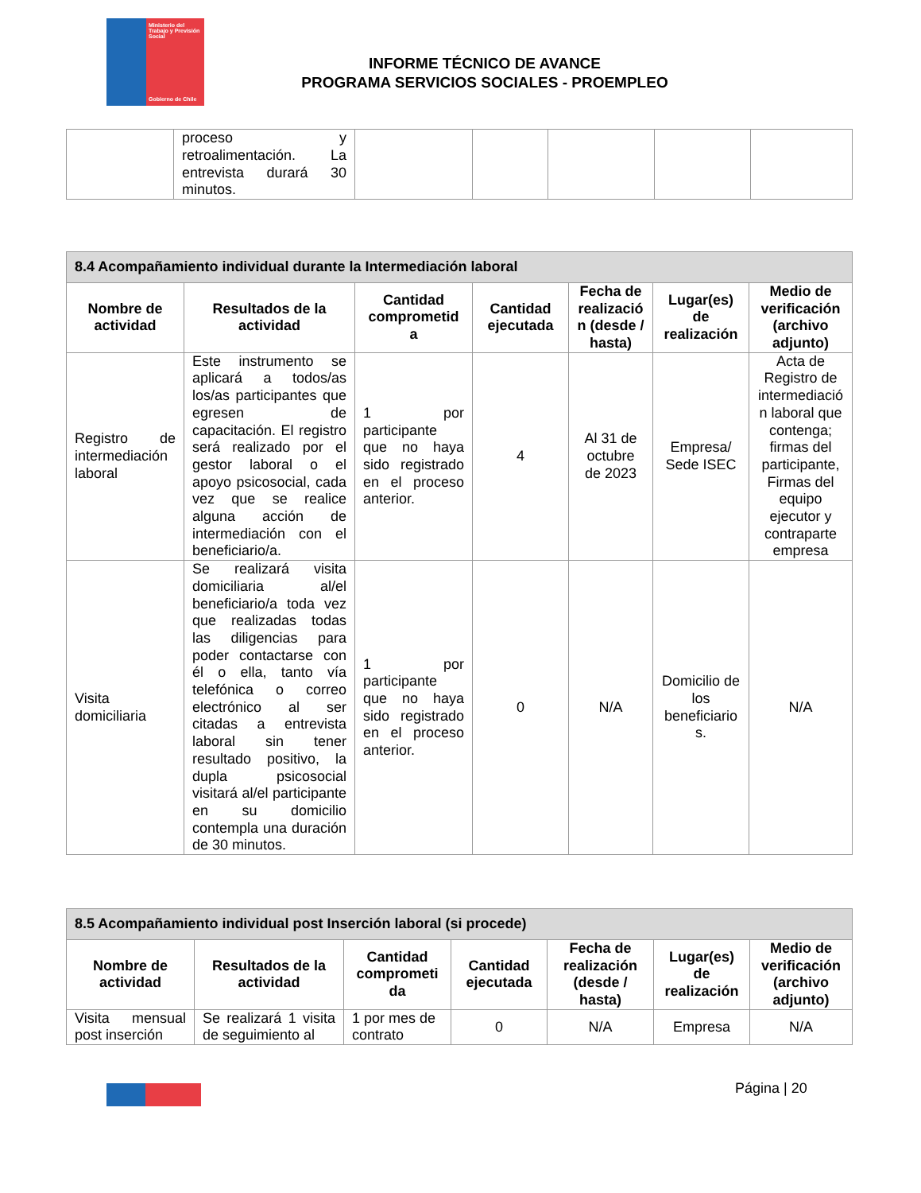Ministerio del Trabajo y Previsión Social
Gobierno de Chile
INFORME TÉCNICO DE AVANCE
PROGRAMA SERVICIOS SOCIALES - PROEMPLEO
| | proceso y retroalimentación. La entrevista durará 30 minutos. | | | | | |
| 8.4 Acompañamiento individual durante la Intermediación laboral | | | | | | |
| --- | --- | --- | --- | --- | --- | --- |
| Nombre de actividad | Resultados de la actividad | Cantidad comprometid a | Cantidad ejecutada | Fecha de realizació n (desde / hasta) | Lugar(es) de realización | Medio de verificación (archivo adjunto) |
| Registro de intermediación laboral | Este instrumento se aplicará a todos/as los/as participantes que egresen de capacitación. El registro será realizado por el gestor laboral o el apoyo psicosocial, cada vez que se realice alguna acción de intermediación con el beneficiario/a. | 1 por participante que no haya sido registrado en el proceso anterior. | 4 | Al 31 de octubre de 2023 | Empresa/ Sede ISEC | Acta de Registro de intermediació n laboral que contenga; firmas del participante, Firmas del equipo ejecutor y contraparte empresa |
| Visita domiciliaria | Se realizará visita domiciliaria al/el beneficiario/a toda vez que realizadas todas las diligencias para poder contactarse con él o ella, tanto vía telefónica o correo electrónico al ser citadas a entrevista laboral sin tener resultado positivo, la dupla psicosocial visitará al/el participante en su domicilio contempla una duración de 30 minutos. | 1 por participante que no haya sido registrado en el proceso anterior. | 0 | N/A | Domicilio de los beneficiario s. | N/A |
| 8.5 Acompañamiento individual post Inserción laboral (si procede) | | | | | | |
| --- | --- | --- | --- | --- | --- | --- |
| Nombre de actividad | Resultados de la actividad | Cantidad comprometi da | Cantidad ejecutada | Fecha de realización (desde / hasta) | Lugar(es) de realización | Medio de verificación (archivo adjunto) |
| Visita mensual post inserción | Se realizará 1 visita de seguimiento al | 1 por mes de contrato | 0 | N/A | Empresa | N/A |
Página | 20